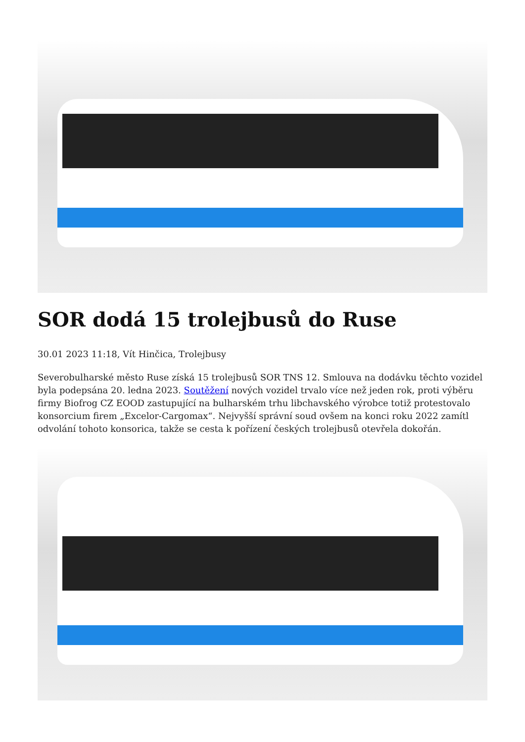SOR dodá 15 trolejbusů do Ruse
30.01 2023 11:18, Vít Hinčica, Trolejbusy
Severobulharské město Ruse získá 15 trolejbusů SOR TNS 12. Smlouva na dodávku těchto vozidel byla podepsána 20. ledna 2023. Soutěžení nových vozidel trvalo více než jeden rok, proti výběru firmy Biofrog CZ EOOD zastupující na bulharském trhu libchavského výrobce totiž protestovalo konsorcium firem „Excelor-Cargomax“. Nejvyšší správní soud ovšem na konci roku 2022 zamítl odvolání tohoto konsorica, takže se cesta k pořízení českých trolejbusů otevřela dokořán.